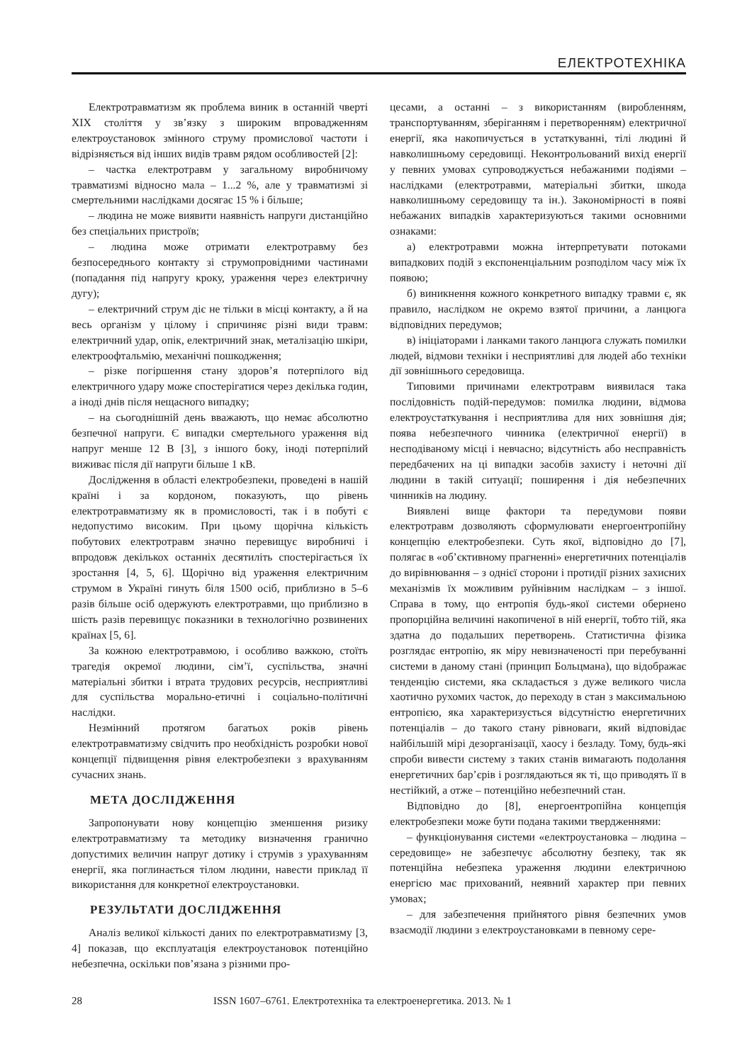ЕЛЕКТРОТЕХНІКА
Електротравматизм як проблема виник в останній чверті XIX століття у зв’язку з широким впровадженням електроустановок змінного струму промислової частоти і відрізняється від інших видів травм рядом особливостей [2]:
– частка електротравм у загальному виробничому травматизмі відносно мала – 1...2 %, але у травматизмі зі смертельними наслідками досягає 15 % і більше;
– людина не може виявити наявність напруги дистанційно без спеціальних пристроїв;
– людина може отримати електротравму без безпосереднього контакту зі струмопровідними частинами (попадання під напругу кроку, ураження через електричну дугу);
– електричний струм діє не тільки в місці контакту, а й на весь організм у цілому і спричиняє різні види травм: електричний удар, опік, електричний знак, металізацію шкіри, електроофтальмію, механічні пошкодження;
– різке погіршення стану здоров’я потерпілого від електричного удару може спостерігатися через декілька годин, а іноді днів після нещасного випадку;
– на сьогоднішній день вважають, що немає абсолютно безпечної напруги. Є випадки смертельного ураження від напруг менше 12 В [3], з іншого боку, іноді потерпілий виживає після дії напруги більше 1 кВ.
Дослідження в області електробезпеки, проведені в нашій країні і за кордоном, показують, що рівень електротравматизму як в промисловості, так і в побуті є недопустимо високим. При цьому щорічна кількість побутових електротравм значно перевищує виробничі і впродовж декількох останніх десятиліть спостерігається їх зростання [4, 5, 6]. Щорічно від ураження електричним струмом в Україні гинуть біля 1500 осіб, приблизно в 5–6 разів більше осіб одержують електротравми, що приблизно в шість разів перевищує показники в технологічно розвинених країнах [5, 6].
За кожною електротравмою, і особливо важкою, стоїть трагедія окремої людини, сім’ї, суспільства, значні матеріальні збитки і втрата трудових ресурсів, несприятливі для суспільства морально-етичні і соціально-політичні наслідки.
Незмінний протягом багатьох років рівень електротравматизму свідчить про необхідність розробки нової концепції підвищення рівня електробезпеки з врахуванням сучасних знань.
МЕТА ДОСЛІДЖЕННЯ
Запропонувати нову концепцію зменшення ризику електротравматизму та методику визначення гранично допустимих величин напруг дотику і струмів з урахуванням енергії, яка поглинається тілом людини, навести приклад її використання для конкретної електроустановки.
РЕЗУЛЬТАТИ ДОСЛІДЖЕННЯ
Аналіз великої кількості даних по електротравматизму [3, 4] показав, що експлуатація електроустановок потенційно небезпечна, оскільки пов’язана з різними про-
цесами, а останні – з використанням (виробленням, транспортуванням, зберіганням і перетворенням) електричної енергії, яка накопичується в устаткуванні, тілі людині й навколишньому середовищі. Неконтрольований вихід енергії у певних умовах супроводжується небажаними подіями – наслідками (електротравми, матеріальні збитки, шкода навколишньому середовищу та ін.). Закономірності в появі небажаних випадків характеризуються такими основними ознаками:
а) електротравми можна інтерпретувати потоками випадкових подій з експоненціальним розподілом часу між їх появою;
б) виникнення кожного конкретного випадку травми є, як правило, наслідком не окремо взятої причини, а ланцюга відповідних передумов;
в) ініціаторами і ланками такого ланцюга служать помилки людей, відмови техніки і несприятливі для людей або техніки дії зовнішнього середовища.
Типовими причинами електротравм виявилася така послідовність подій-передумов: помилка людини, відмова електроустаткування і несприятлива для них зовнішня дія; поява небезпечного чинника (електричної енергії) в несподіваному місці і невчасно; відсутність або несправність передбачених на ці випадки засобів захисту і неточні дії людини в такій ситуації; поширення і дія небезпечних чинників на людину.
Виявлені вище фактори та передумови появи електротравм дозволяють сформулювати енергоентропійну концепцію електробезпеки. Суть якої, відповідно до [7], полягає в «об’єктивному прагненні» енергетичних потенціалів до вирівнювання – з однієї сторони і протидії різних захисних механізмів їх можливим руйнівним наслідкам – з іншої. Справа в тому, що ентропія будь-якої системи обернено пропорційна величині накопиченої в ній енергії, тобто тій, яка здатна до подальших перетворень. Статистична фізика розглядає ентропію, як міру невизначеності при перебуванні системи в даному стані (принцип Больцмана), що відображає тенденцію системи, яка складається з дуже великого числа хаотично рухомих часток, до переходу в стан з максимальною ентропією, яка характеризується відсутністю енергетичних потенціалів – до такого стану рівноваги, який відповідає найбільшій мірі дезорганізації, хаосу і безладу. Тому, будь-які спроби вивести систему з таких станів вимагають подолання енергетичних бар’єрів і розглядаються як ті, що приводять її в нестійкий, а отже – потенційно небезпечний стан.
Відповідно до [8], енергоентропійна концепція електробезпеки може бути подана такими твердженнями:
– функціонування системи «електроустановка – людина – середовище» не забезпечує абсолютну безпеку, так як потенційна небезпека ураження людини електричною енергією має прихований, неявний характер при певних умовах;
– для забезпечення прийнятого рівня безпечних умов взаємодії людини з електроустановками в певному сере-
28 ISSN 1607–6761. Електротехніка та електроенергетика. 2013. № 1